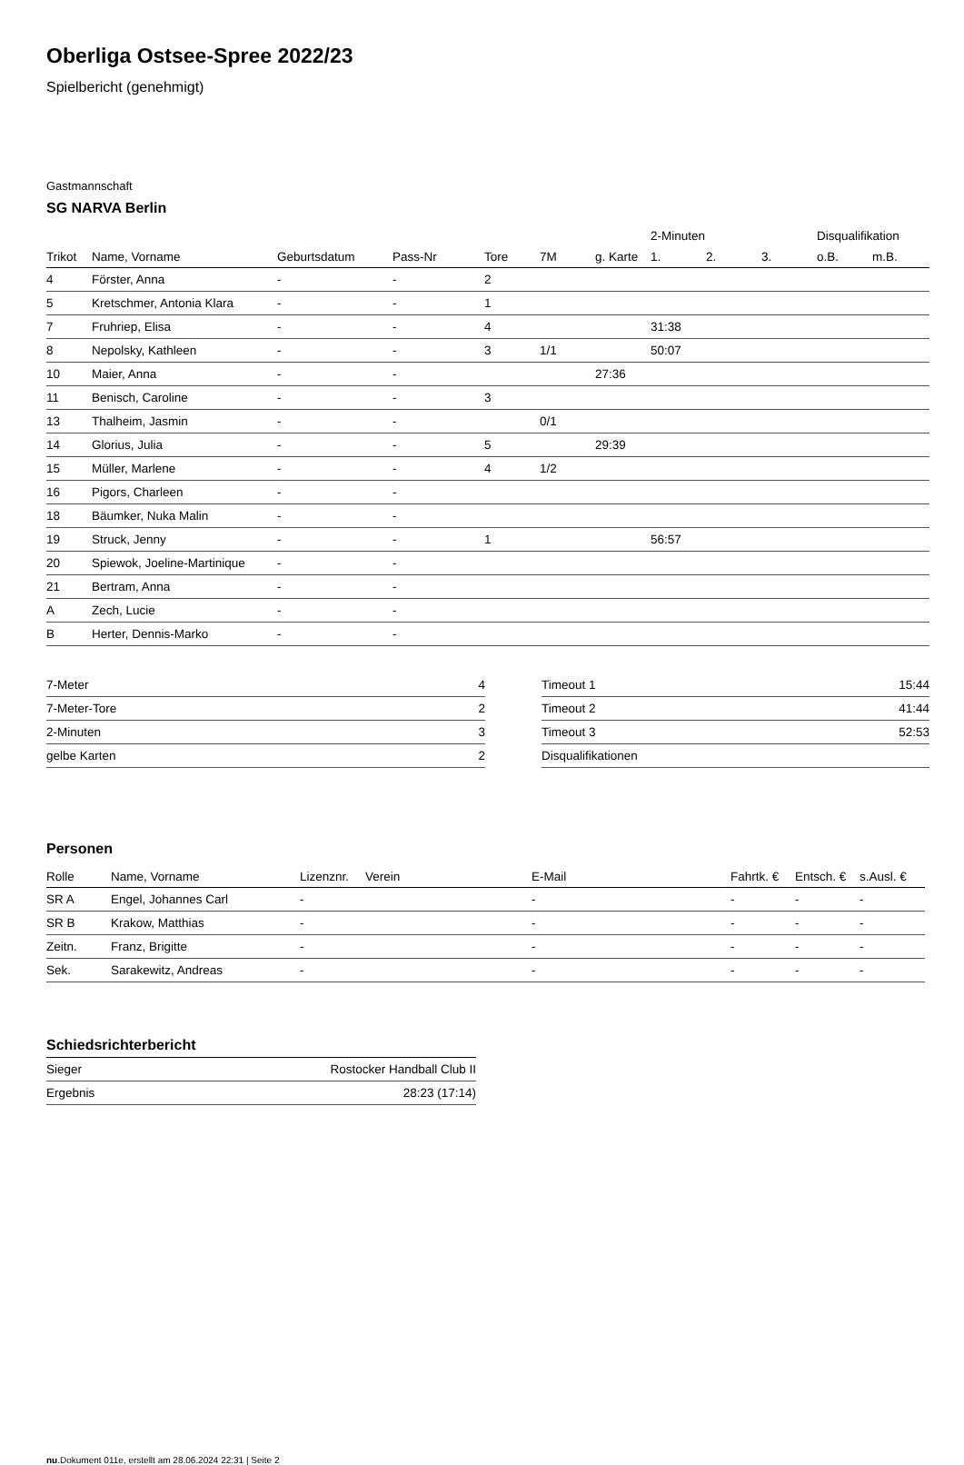Oberliga Ostsee-Spree 2022/23
Spielbericht (genehmigt)
Gastmannschaft
SG NARVA Berlin
| | | | | | | | 2-Minuten | | | Disqualifikation | |
| --- | --- | --- | --- | --- | --- | --- | --- | --- | --- | --- | --- |
| Trikot | Name, Vorname | Geburtsdatum | Pass-Nr | Tore | 7M | g. Karte | 1. | 2. | 3. | o.B. | m.B. |
| 4 | Förster, Anna | - | - | 2 | | | | | | | |
| 5 | Kretschmer, Antonia Klara | - | - | 1 | | | | | | | |
| 7 | Fruhriep, Elisa | - | - | 4 | | | 31:38 | | | | |
| 8 | Nepolsky, Kathleen | - | - | 3 | 1/1 | | 50:07 | | | | |
| 10 | Maier, Anna | - | - | | | 27:36 | | | | | |
| 11 | Benisch, Caroline | - | - | 3 | | | | | | | |
| 13 | Thalheim, Jasmin | - | - | | 0/1 | | | | | | |
| 14 | Glorius, Julia | - | - | 5 | | 29:39 | | | | | |
| 15 | Müller, Marlene | - | - | 4 | 1/2 | | | | | | |
| 16 | Pigors, Charleen | - | - | | | | | | | | |
| 18 | Bäumker, Nuka Malin | - | - | | | | | | | | |
| 19 | Struck, Jenny | - | - | 1 | | | 56:57 | | | | |
| 20 | Spiewok, Joeline-Martinique | - | - | | | | | | | | |
| 21 | Bertram, Anna | - | - | | | | | | | | |
| A | Zech, Lucie | - | - | | | | | | | | |
| B | Herter, Dennis-Marko | - | - | | | | | | | | |
| 7-Meter | 4 |
| 7-Meter-Tore | 2 |
| 2-Minuten | 3 |
| gelbe Karten | 2 |
| Timeout 1 | 15:44 |
| Timeout 2 | 41:44 |
| Timeout 3 | 52:53 |
| Disqualifikationen | |
Personen
| Rolle | Name, Vorname | Lizenznr. | Verein | E-Mail | Fahrtk. € | Entsch. € | s.Ausl. € |
| --- | --- | --- | --- | --- | --- | --- | --- |
| SR A | Engel, Johannes Carl | - | | - | - | - | - |
| SR B | Krakow, Matthias | - | | - | - | - | - |
| Zeitn. | Franz, Brigitte | - | | - | - | - | - |
| Sek. | Sarakewitz, Andreas | - | | - | - | - | - |
Schiedsrichterbericht
| Sieger | Rostocker Handball Club II |
| Ergebnis | 28:23 (17:14) |
nu.Dokument 011e, erstellt am 28.06.2024 22:31 | Seite 2